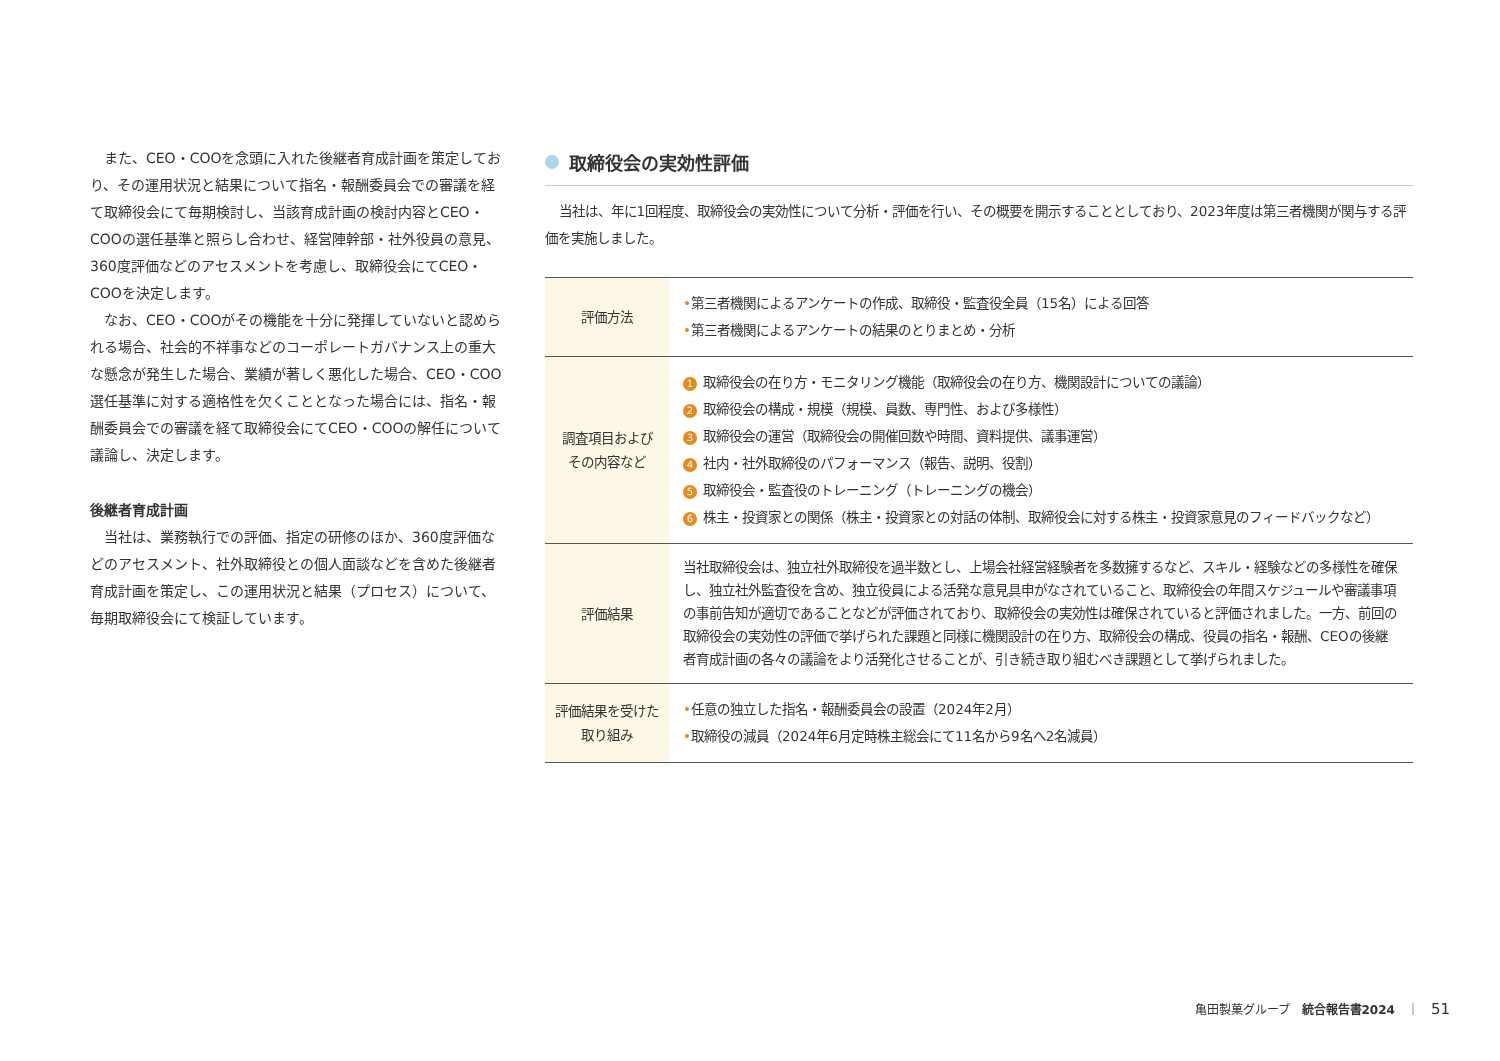また、CEO・COOを念頭に入れた後継者育成計画を策定しており、その運用状況と結果について指名・報酬委員会での審議を経て取締役会にて毎期検討し、当該育成計画の検討内容とCEO・COOの選任基準と照らし合わせ、経営陣幹部・社外役員の意見、360度評価などのアセスメントを考慮し、取締役会にてCEO・COOを決定します。
なお、CEO・COOがその機能を十分に発揮していないと認められる場合、社会的不祥事などのコーポレートガバナンス上の重大な懸念が発生した場合、業績が著しく悪化した場合、CEO・COO選任基準に対する適格性を欠くこととなった場合には、指名・報酬委員会での審議を経て取締役会にてCEO・COOの解任について議論し、決定します。
後継者育成計画
当社は、業務執行での評価、指定の研修のほか、360度評価などのアセスメント、社外取締役との個人面談などを含めた後継者育成計画を策定し、この運用状況と結果（プロセス）について、毎期取締役会にて検証しています。
取締役会の実効性評価
当社は、年に1回程度、取締役会の実効性について分析・評価を行い、その概要を開示することとしており、2023年度は第三者機関が関与する評価を実施しました。
| 評価方法 | • 第三者機関によるアンケートの作成、取締役・監査役全員（15名）による回答 • 第三者機関によるアンケートの結果のとりまとめ・分析 |
| 調査項目および その内容など | 1 取締役会の在り方・モニタリング機能（取締役会の在り方、機関設計についての議論） 2 取締役会の構成・規模（規模、員数、専門性、および多様性） 3 取締役会の運営（取締役会の開催回数や時間、資料提供、議事運営） 4 社内・社外取締役のパフォーマンス（報告、説明、役割） 5 取締役会・監査役のトレーニング（トレーニングの機会） 6 株主・投資家との関係（株主・投資家との対話の体制、取締役会に対する株主・投資家意見のフィードバックなど） |
| 評価結果 | 当社取締役会は、独立社外取締役を過半数とし、上場会社経営経験者を多数擁するなど、スキル・経験などの多様性を確保し、独立社外監査役を含め、独立役員による活発な意見具申がなされていること、取締役会の年間スケジュールや審議事項の事前告知が適切であることなどが評価されており、取締役会の実効性は確保されていると評価されました。一方、前回の取締役会の実効性の評価で挙げられた課題と同様に機関設計の在り方、取締役会の構成、役員の指名・報酬、CEOの後継者育成計画の各々の議論をより活発化させることが、引き続き取り組むべき課題として挙げられました。 |
| 評価結果を受けた 取り組み | • 任意の独立した指名・報酬委員会の設置（2024年2月） • 取締役の減員（2024年6月定時株主総会にて11名から9名へ2名減員） |
亀田製菓グループ　統合報告書2024　｜　51